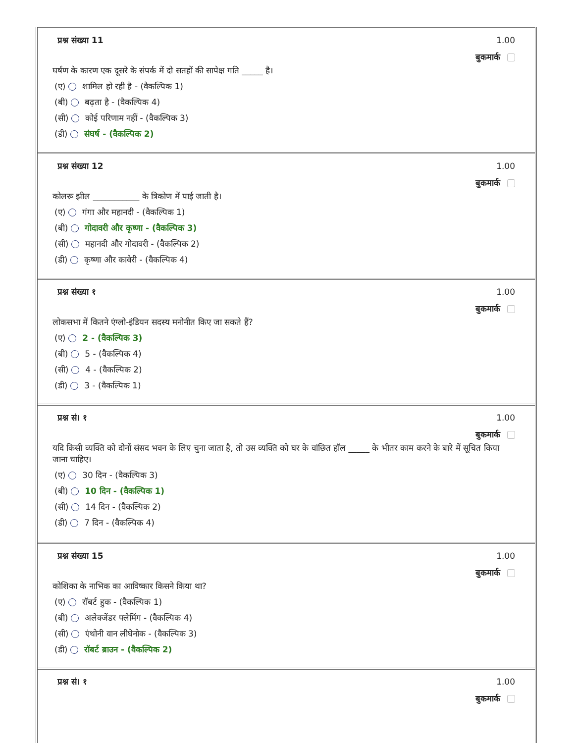प्रश्न संख्या 11
1.00
बुकमार्क
घर्षण के कारण एक दूसरे के संपर्क में दो सतहों की सापेक्ष गति _____ है।
(ए) शामिल हो रही है - (वैकल्पिक 1)
(बी) बढ़ता है - (वैकल्पिक 4)
(सी) कोई परिणाम नहीं - (वैकल्पिक 3)
(डी) संघर्ष - (वैकल्पिक 2)
प्रश्न संख्या 12
1.00
बुकमार्क
कोलरू झील ___________ के त्रिकोण में पाई जाती है।
(ए) गंगा और महानदी - (वैकल्पिक 1)
(बी) गोदावरी और कृष्णा - (वैकल्पिक 3)
(सी) महानदी और गोदावरी - (वैकल्पिक 2)
(डी) कृष्णा और कावेरी - (वैकल्पिक 4)
प्रश्न संख्या १
1.00
बुकमार्क
लोकसभा में कितने एंग्लो-इंडियन सदस्य मनोनीत किए जा सकते हैं?
(ए) 2 - (वैकल्पिक 3)
(बी) 5 - (वैकल्पिक 4)
(सी) 4 - (वैकल्पिक 2)
(डी) 3 - (वैकल्पिक 1)
प्रश्न सं। १
1.00
बुकमार्क
यदि किसी व्यक्ति को दोनों संसद भवन के लिए चुना जाता है, तो उस व्यक्ति को घर के वांछित हॉल _____ के भीतर काम करने के बारे में सूचित किया जाना चाहिए।
(ए) 30 दिन - (वैकल्पिक 3)
(बी) 10 दिन - (वैकल्पिक 1)
(सी) 14 दिन - (वैकल्पिक 2)
(डी) 7 दिन - (वैकल्पिक 4)
प्रश्न संख्या 15
1.00
बुकमार्क
कोशिका के नाभिक का आविष्कार किसने किया था?
(ए) रॉबर्ट हुक - (वैकल्पिक 1)
(बी) अलेक्जेंडर फ्लेमिंग - (वैकल्पिक 4)
(सी) एंथोनी वान लीघेनोक - (वैकल्पिक 3)
(डी) रॉबर्ट ब्राउन - (वैकल्पिक 2)
प्रश्न सं। १
1.00
बुकमार्क